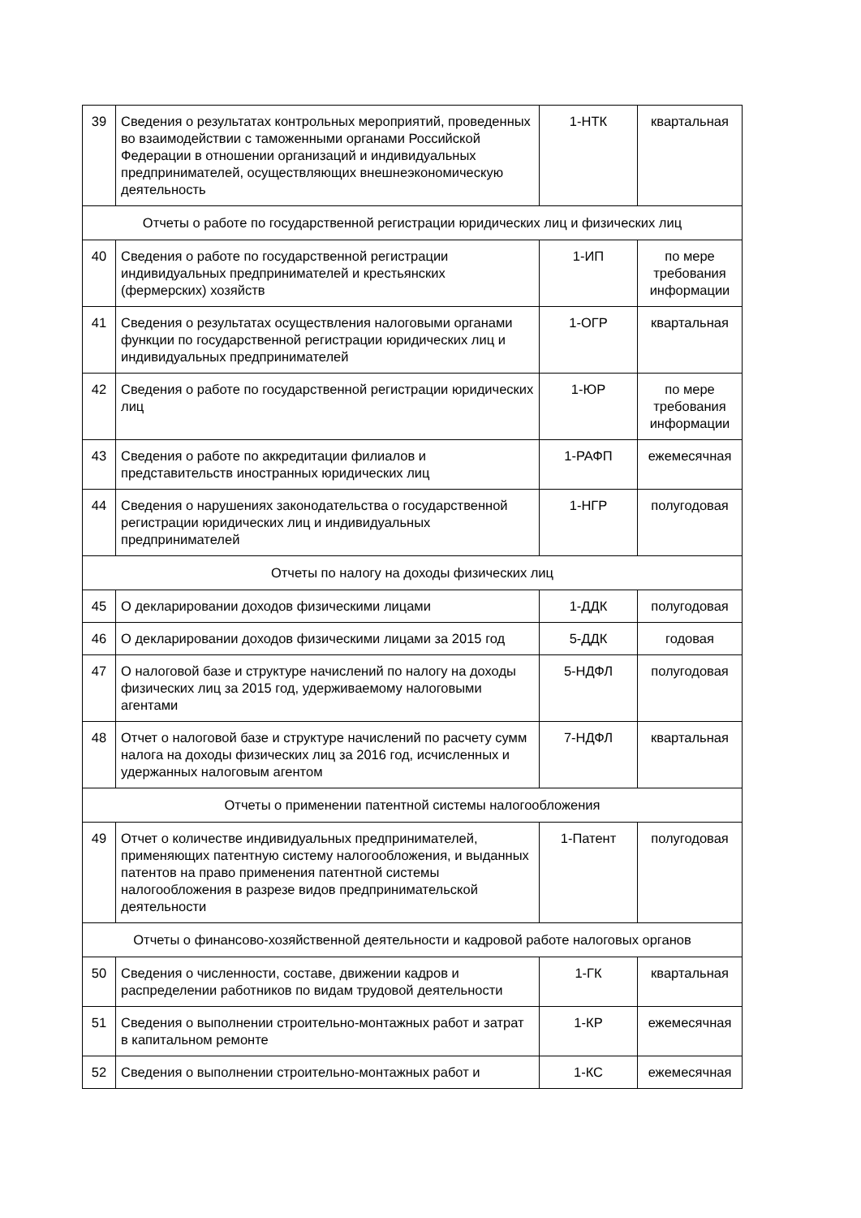| 39 | Сведения о результатах контрольных мероприятий, проведенных во взаимодействии с таможенными органами Российской Федерации в отношении организаций и индивидуальных предпринимателей, осуществляющих внешнеэкономическую деятельность | 1-НТК | квартальная |
| Отчеты о работе по государственной регистрации юридических лиц и физических лиц | | | |
| 40 | Сведения о работе по государственной регистрации индивидуальных предпринимателей и крестьянских (фермерских) хозяйств | 1-ИП | по мере требования информации |
| 41 | Сведения о результатах осуществления налоговыми органами функции по государственной регистрации юридических лиц и индивидуальных предпринимателей | 1-ОГР | квартальная |
| 42 | Сведения о работе по государственной регистрации юридических лиц | 1-ЮР | по мере требования информации |
| 43 | Сведения о работе по аккредитации филиалов и представительств иностранных юридических лиц | 1-РАФП | ежемесячная |
| 44 | Сведения о нарушениях законодательства о государственной регистрации юридических лиц и индивидуальных предпринимателей | 1-НГР | полугодовая |
| Отчеты по налогу на доходы физических лиц | | | |
| 45 | О декларировании доходов физическими лицами | 1-ДДК | полугодовая |
| 46 | О декларировании доходов физическими лицами за 2015 год | 5-ДДК | годовая |
| 47 | О налоговой базе и структуре начислений по налогу на доходы физических лиц за 2015 год, удерживаемому налоговыми агентами | 5-НДФЛ | полугодовая |
| 48 | Отчет о налоговой базе и структуре начислений по расчету сумм налога на доходы физических лиц за 2016 год, исчисленных и удержанных налоговым агентом | 7-НДФЛ | квартальная |
| Отчеты о применении патентной системы налогообложения | | | |
| 49 | Отчет о количестве индивидуальных предпринимателей, применяющих патентную систему налогообложения, и выданных патентов на право применения патентной системы налогообложения в разрезе видов предпринимательской деятельности | 1-Патент | полугодовая |
| Отчеты о финансово-хозяйственной деятельности и кадровой работе налоговых органов | | | |
| 50 | Сведения о численности, составе, движении кадров и распределении работников по видам трудовой деятельности | 1-ГК | квартальная |
| 51 | Сведения о выполнении строительно-монтажных работ и затрат в капитальном ремонте | 1-КР | ежемесячная |
| 52 | Сведения о выполнении строительно-монтажных работ и | 1-КС | ежемесячная |